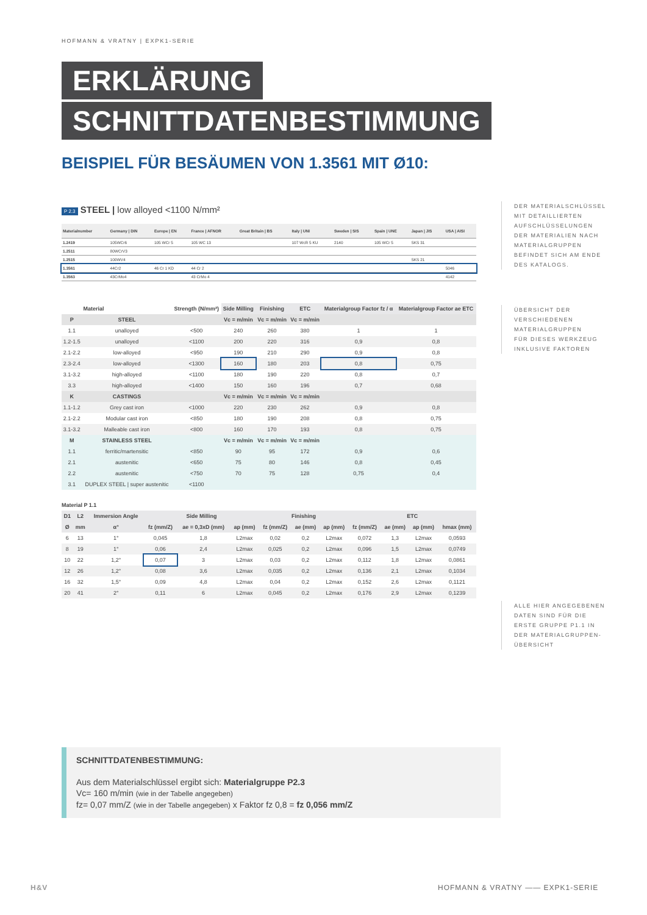HOFMANN & VRATNY | EXPK1-SERIE
ERKLÄRUNG
SCHNITTDATENBESTIMMUNG
BEISPIEL FÜR BESÄUMEN VON 1.3561 MIT Ø10:
P 2.3 STEEL | low alloyed <1100 N/mm²
| Materialnumber | Germany / DIN | Europe / EN | France / AFNOR | Great Britain / BS | Italy / UNI | Sweden / SIS | Spain / UNE | Japan / JIS | USA / AISI |
| --- | --- | --- | --- | --- | --- | --- | --- | --- | --- |
| 1.2419 | 105WCr6 | 105 WCr 5 | 105 WC 13 | | 107 WcR 5 KU | 2140 | 105 WCr 5 | SKS 31 | |
| 1.2511 | 80WCrV3 | | | | | | | | |
| 1.2515 | 100WV4 | | | | | | | SKS 21 | |
| 1.3561 | 44Cr2 | 46 Cr 1 KD | 44 Cr 2 | | | | | | 5046 |
| 1.3563 | 43CrMo4 | | 43 CrMo 4 | | | | | | 4142 |
| | Material | Strength (N/mm²) | Side Milling | Finishing | ETC | Materialgroup Factor fz / α | Materialgroup Factor ae ETC |
| --- | --- | --- | --- | --- | --- | --- | --- |
| P | STEEL | | Vc = m/min | Vc = m/min | Vc = m/min | | |
| 1.1 | unalloyed | <500 | 240 | 260 | 380 | 1 | 1 |
| 1.2-1.5 | unalloyed | <1100 | 200 | 220 | 316 | 0,9 | 0,8 |
| 2.1-2.2 | low-alloyed | <950 | 190 | 210 | 290 | 0,9 | 0,8 |
| 2.3-2.4 | low-alloyed | <1300 | 160 | 180 | 203 | 0,8 | 0,75 |
| 3.1-3.2 | high-alloyed | <1100 | 180 | 190 | 220 | 0,8 | 0,7 |
| 3.3 | high-alloyed | <1400 | 150 | 160 | 196 | 0,7 | 0,68 |
| K | CASTINGS | | Vc = m/min | Vc = m/min | Vc = m/min | | |
| 1.1-1.2 | Grey cast iron | <1000 | 220 | 230 | 262 | 0,9 | 0,8 |
| 2.1-2.2 | Modular cast iron | <850 | 180 | 190 | 208 | 0,8 | 0,75 |
| 3.1-3.2 | Malleable cast iron | <800 | 160 | 170 | 193 | 0,8 | 0,75 |
| M | STAINLESS STEEL | | Vc = m/min | Vc = m/min | Vc = m/min | | |
| 1.1 | ferritic/martensitic | <850 | 90 | 95 | 172 | 0,9 | 0,6 |
| 2.1 | austenitic | <650 | 75 | 80 | 146 | 0,8 | 0,45 |
| 2.2 | austenitic | <750 | 70 | 75 | 128 | 0,75 | 0,4 |
| 3.1 | DUPLEX STEEL / super austenitic | <1100 | | | | | |
Material P 1.1
| D1 | L2 | Immersion Angle | Side Milling | | | Finishing | | | ETC | | | |
| --- | --- | --- | --- | --- | --- | --- | --- | --- | --- | --- | --- | --- |
| Ø | mm | α° | fz (mm/Z) | ae = 0,3xD (mm) | ap (mm) | fz (mm/Z) | ae (mm) | ap (mm) | fz (mm/Z) | ae (mm) | ap (mm) | hmax (mm) |
| 6 | 13 | 1° | 0,045 | 1,8 | L2max | 0,02 | 0,2 | L2max | 0,072 | 1,3 | L2max | 0,0593 |
| 8 | 19 | 1° | 0,06 | 2,4 | L2max | 0,025 | 0,2 | L2max | 0,096 | 1,5 | L2max | 0,0749 |
| 10 | 22 | 1,2° | 0,07 | 3 | L2max | 0,03 | 0,2 | L2max | 0,112 | 1,8 | L2max | 0,0861 |
| 12 | 26 | 1,2° | 0,08 | 3,6 | L2max | 0,035 | 0,2 | L2max | 0,136 | 2,1 | L2max | 0,1034 |
| 16 | 32 | 1,5° | 0,09 | 4,8 | L2max | 0,04 | 0,2 | L2max | 0,152 | 2,6 | L2max | 0,1121 |
| 20 | 41 | 2° | 0,11 | 6 | L2max | 0,045 | 0,2 | L2max | 0,176 | 2,9 | L2max | 0,1239 |
DER MATERIALSCHLÜSSEL
MIT DETAILLIERTEN
AUFSCHLÜSSELUNGEN
DER MATERIALIEN NACH
MATERIALGRUPPEN
BEFINDET SICH AM ENDE
DES KATALOGS.
ÜBERSICHT DER
VERSCHIEDENEN
MATERIALGRUPPEN
FÜR DIESES WERKZEUG
INKLUSIVE FAKTOREN
ALLE HIER ANGEGEBENEN
DATEN SIND FÜR DIE
ERSTE GRUPPE P1.1 IN
DER MATERIALGRUPPEN-
ÜBERSICHT
SCHNITTDATENBESTIMMUNG:
Aus dem Materialschlüssel ergibt sich: Materialgruppe P2.3
Vc= 160 m/min (wie in der Tabelle angegeben)
fz= 0,07 mm/Z (wie in der Tabelle angegeben) x Faktor fz 0,8 = fz 0,056 mm/Z
H&V
HOFMANN & VRATNY —— EXPK1-SERIE